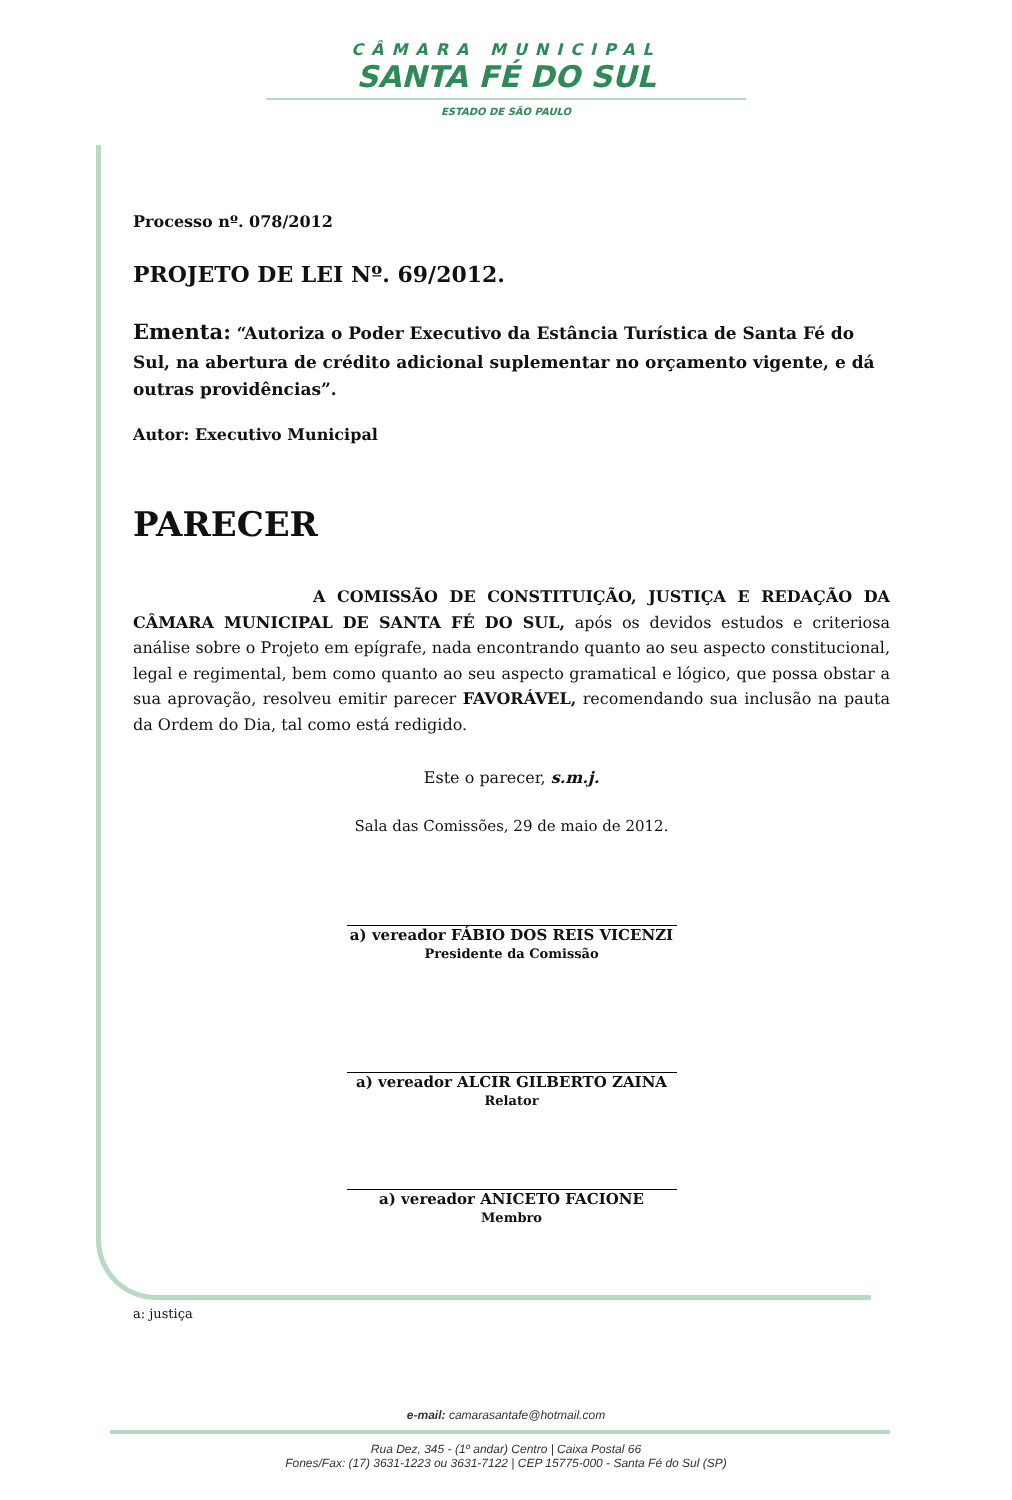CÂMARA MUNICIPAL
SANTA FÉ DO SUL
ESTADO DE SÃO PAULO
Processo nº. 078/2012
PROJETO DE LEI Nº. 69/2012.
Ementa: “Autoriza o Poder Executivo da Estância Turística de Santa Fé do Sul, na abertura de crédito adicional suplementar no orçamento vigente, e dá outras providências”.
Autor: Executivo Municipal
PARECER
A COMISSÃO DE CONSTITUIÇÃO, JUSTIÇA E REDAÇÃO DA CÂMARA MUNICIPAL DE SANTA FÉ DO SUL, após os devidos estudos e criteriosa análise sobre o Projeto em epígrafe, nada encontrando quanto ao seu aspecto constitucional, legal e regimental, bem como quanto ao seu aspecto gramatical e lógico, que possa obstar a sua aprovação, resolveu emitir parecer FAVORÁVEL, recomendando sua inclusão na pauta da Ordem do Dia, tal como está redigido.
Este o parecer, s.m.j.
Sala das Comissões, 29 de maio de 2012.
a) vereador FÁBIO DOS REIS VICENZI
Presidente da Comissão
a) vereador ALCIR GILBERTO ZAINA
Relator
a) vereador ANICETO FACIONE
Membro
a: justiça
e-mail: camarasantafe@hotmail.com
Rua Dez, 345 - (1º andar) Centro | Caixa Postal 66
Fones/Fax: (17) 3631-1223 ou 3631-7122 | CEP 15775-000 - Santa Fé do Sul (SP)